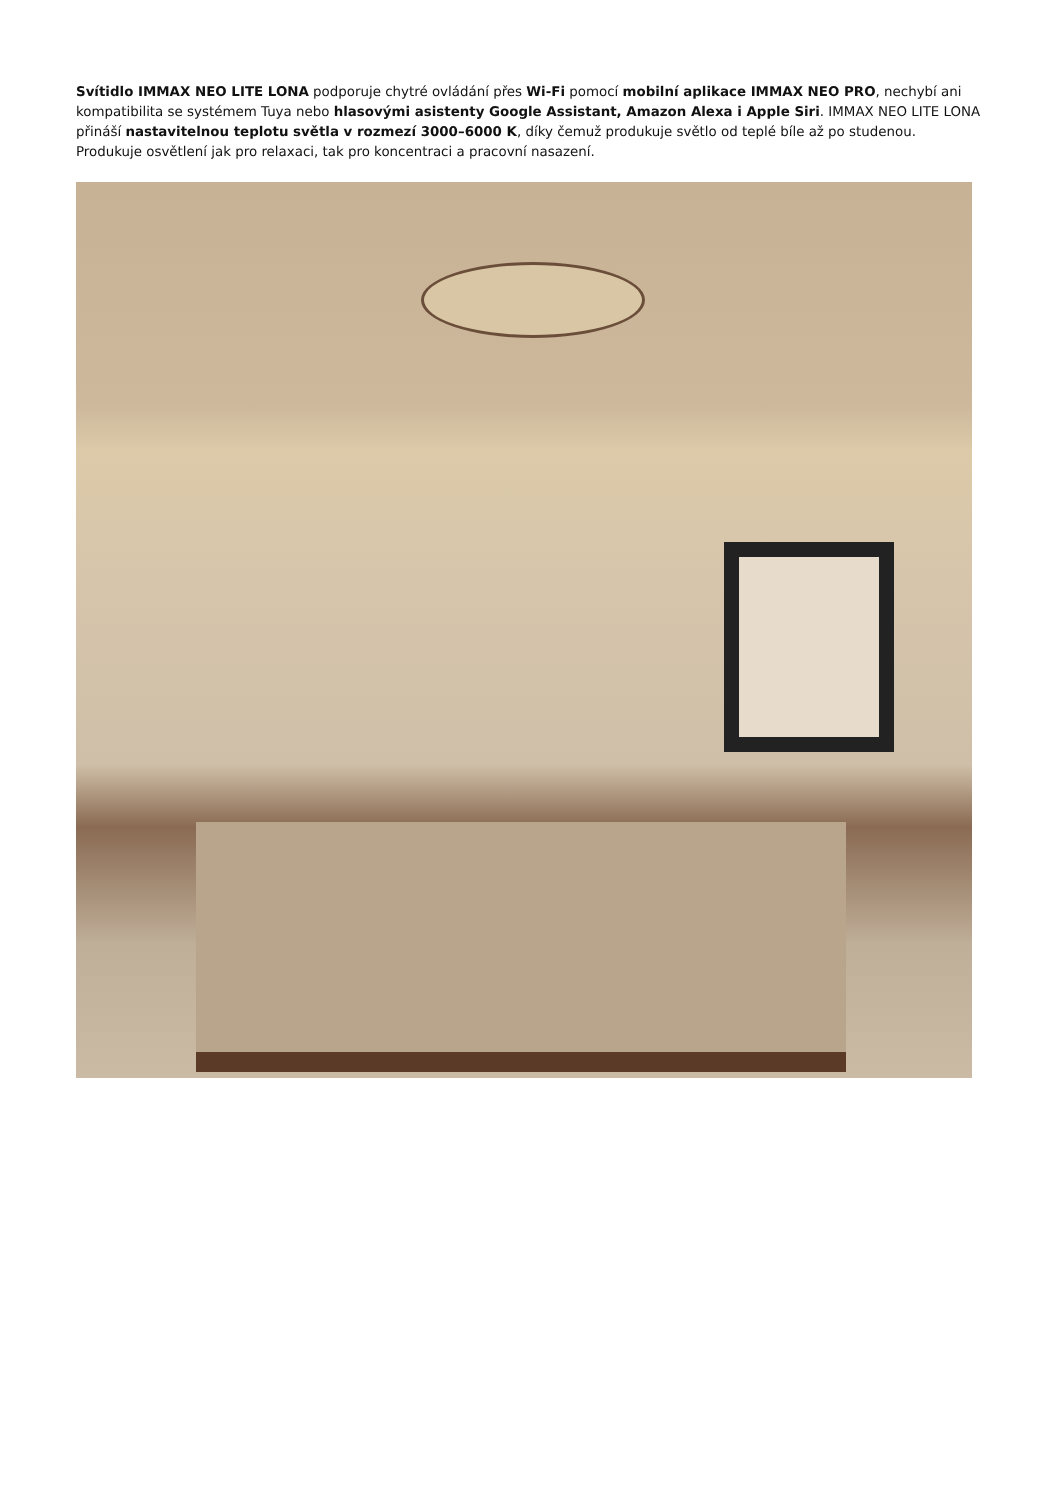Svítidlo IMMAX NEO LITE LONA podporuje chytré ovládání přes Wi-Fi pomocí mobilní aplikace IMMAX NEO PRO, nechybí ani kompatibilita se systémem Tuya nebo hlasovými asistenty Google Assistant, Amazon Alexa i Apple Siri. IMMAX NEO LITE LONA přináší nastavitelnou teplotu světla v rozmezí 3000–6000 K, díky čemuž produkuje světlo od teplé bíle až po studenou. Produkuje osvětlení jak pro relaxaci, tak pro koncentraci a pracovní nasazení.